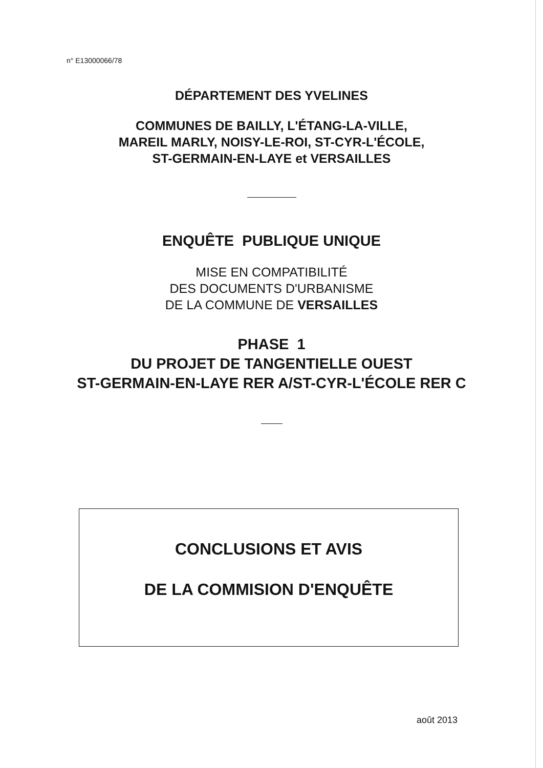n° E13000066/78
DÉPARTEMENT DES YVELINES
COMMUNES DE BAILLY, L'ÉTANG-LA-VILLE,
MAREIL MARLY, NOISY-LE-ROI, ST-CYR-L'ÉCOLE,
ST-GERMAIN-EN-LAYE et VERSAILLES
ENQUÊTE PUBLIQUE UNIQUE
MISE EN COMPATIBILITÉ
DES DOCUMENTS D'URBANISME
DE LA COMMUNE DE VERSAILLES
PHASE 1
DU PROJET DE TANGENTIELLE OUEST
ST-GERMAIN-EN-LAYE RER A/ST-CYR-L'ÉCOLE RER C
CONCLUSIONS ET AVIS
DE LA COMMISION D'ENQUÊTE
août 2013